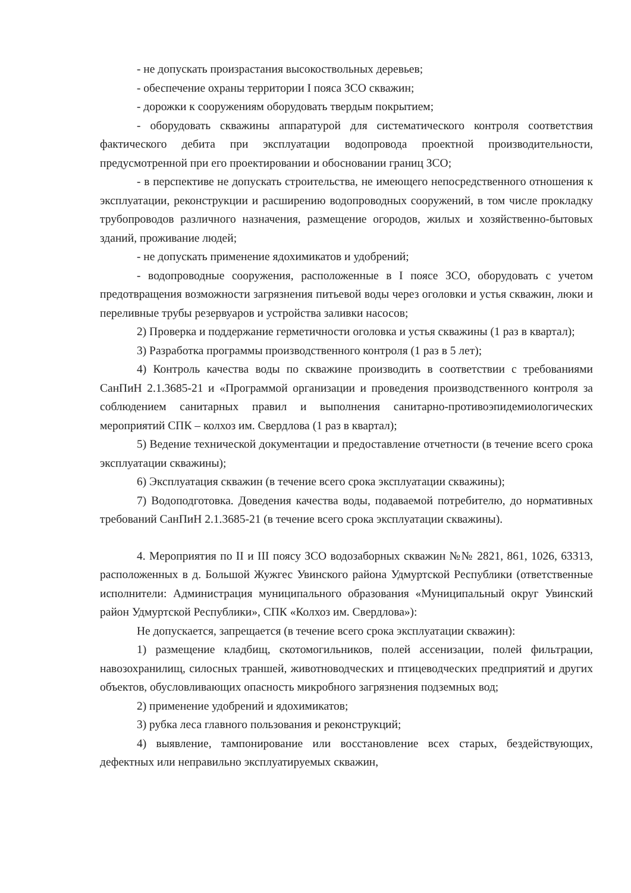- не допускать произрастания высокоствольных деревьев;
- обеспечение охраны территории I пояса ЗСО скважин;
- дорожки к сооружениям оборудовать твердым покрытием;
- оборудовать скважины аппаратурой для систематического контроля соответствия фактического дебита при эксплуатации водопровода проектной производительности, предусмотренной при его проектировании и обосновании границ ЗСО;
- в перспективе не допускать строительства, не имеющего непосредственного отношения к эксплуатации, реконструкции и расширению водопроводных сооружений, в том числе прокладку трубопроводов различного назначения, размещение огородов, жилых и хозяйственно-бытовых зданий, проживание людей;
- не допускать применение ядохимикатов и удобрений;
- водопроводные сооружения, расположенные в I поясе ЗСО, оборудовать с учетом предотвращения возможности загрязнения питьевой воды через оголовки и устья скважин, люки и переливные трубы резервуаров и устройства заливки насосов;
2) Проверка и поддержание герметичности оголовка и устья скважины (1 раз в квартал);
3) Разработка программы производственного контроля (1 раз в 5 лет);
4) Контроль качества воды по скважине производить в соответствии с требованиями СанПиН 2.1.3685-21 и «Программой организации и проведения производственного контроля за соблюдением санитарных правил и выполнения санитарно-противоэпидемиологических мероприятий СПК – колхоз им. Свердлова (1 раз в квартал);
5) Ведение технической документации и предоставление отчетности (в течение всего срока эксплуатации скважины);
6) Эксплуатация скважин (в течение всего срока эксплуатации скважины);
7) Водоподготовка. Доведения качества воды, подаваемой потребителю, до нормативных требований СанПиН 2.1.3685-21 (в течение всего срока эксплуатации скважины).
4. Мероприятия по II и III поясу ЗСО водозаборных скважин №№ 2821, 861, 1026, 63313, расположенных в д. Большой Жужгес Увинского района Удмуртской Республики (ответственные исполнители: Администрация муниципального образования «Муниципальный округ Увинский район Удмуртской Республики», СПК «Колхоз им. Свердлова»):
Не допускается, запрещается (в течение всего срока эксплуатации скважин):
1) размещение кладбищ, скотомогильников, полей ассенизации, полей фильтрации, навозохранилищ, силосных траншей, животноводческих и птицеводческих предприятий и других объектов, обусловливающих опасность микробного загрязнения подземных вод;
2) применение удобрений и ядохимикатов;
3) рубка леса главного пользования и реконструкций;
4) выявление, тампонирование или восстановление всех старых, бездействующих, дефектных или неправильно эксплуатируемых скважин,